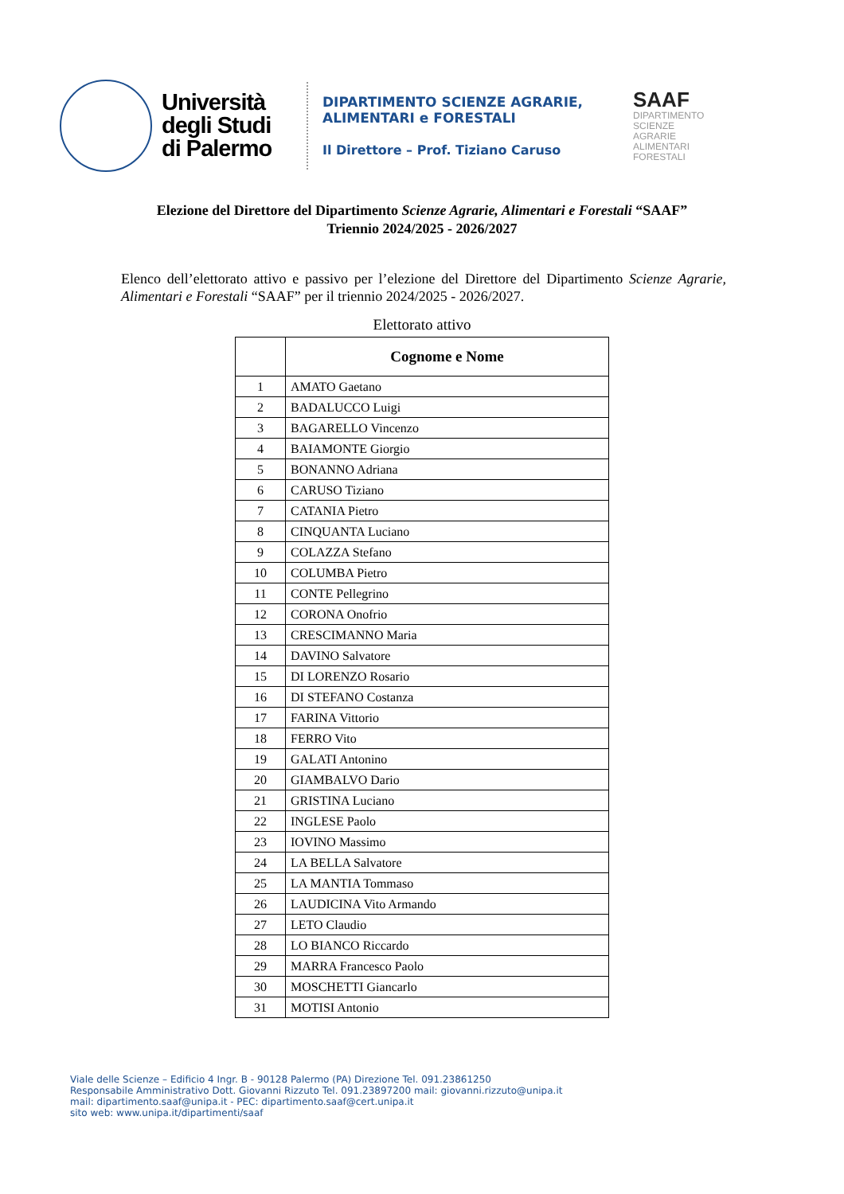Università degli Studi di Palermo
DIPARTIMENTO SCIENZE AGRARIE,
ALIMENTARI e FORESTALI
Il Direttore – Prof. Tiziano Caruso
SAAF
DIPARTIMENTO
SCIENZE
AGRARIE
ALIMENTARI
FORESTALI
Elezione del Direttore del Dipartimento Scienze Agrarie, Alimentari e Forestali “SAAF”
Triennio 2024/2025 - 2026/2027
Elenco dell’elettorato attivo e passivo per l’elezione del Direttore del Dipartimento Scienze Agrarie, Alimentari e Forestali “SAAF” per il triennio 2024/2025 - 2026/2027.
Elettorato attivo
| | Cognome e Nome |
| --- | --- |
| 1 | AMATO Gaetano |
| 2 | BADALUCCO Luigi |
| 3 | BAGARELLO Vincenzo |
| 4 | BAIAMONTE Giorgio |
| 5 | BONANNO Adriana |
| 6 | CARUSO Tiziano |
| 7 | CATANIA Pietro |
| 8 | CINQUANTA Luciano |
| 9 | COLAZZA Stefano |
| 10 | COLUMBA Pietro |
| 11 | CONTE Pellegrino |
| 12 | CORONA Onofrio |
| 13 | CRESCIMANNO Maria |
| 14 | DAVINO Salvatore |
| 15 | DI LORENZO Rosario |
| 16 | DI STEFANO Costanza |
| 17 | FARINA Vittorio |
| 18 | FERRO Vito |
| 19 | GALATI Antonino |
| 20 | GIAMBALVO Dario |
| 21 | GRISTINA Luciano |
| 22 | INGLESE Paolo |
| 23 | IOVINO Massimo |
| 24 | LA BELLA Salvatore |
| 25 | LA MANTIA Tommaso |
| 26 | LAUDICINA Vito Armando |
| 27 | LETO Claudio |
| 28 | LO BIANCO Riccardo |
| 29 | MARRA Francesco Paolo |
| 30 | MOSCHETTI Giancarlo |
| 31 | MOTISI Antonio |
Viale delle Scienze – Edificio 4 Ingr. B - 90128 Palermo (PA) Direzione Tel. 091.23861250
Responsabile Amministrativo Dott. Giovanni Rizzuto Tel. 091.23897200 mail: giovanni.rizzuto@unipa.it
mail: dipartimento.saaf@unipa.it - PEC: dipartimento.saaf@cert.unipa.it
sito web: www.unipa.it/dipartimenti/saaf